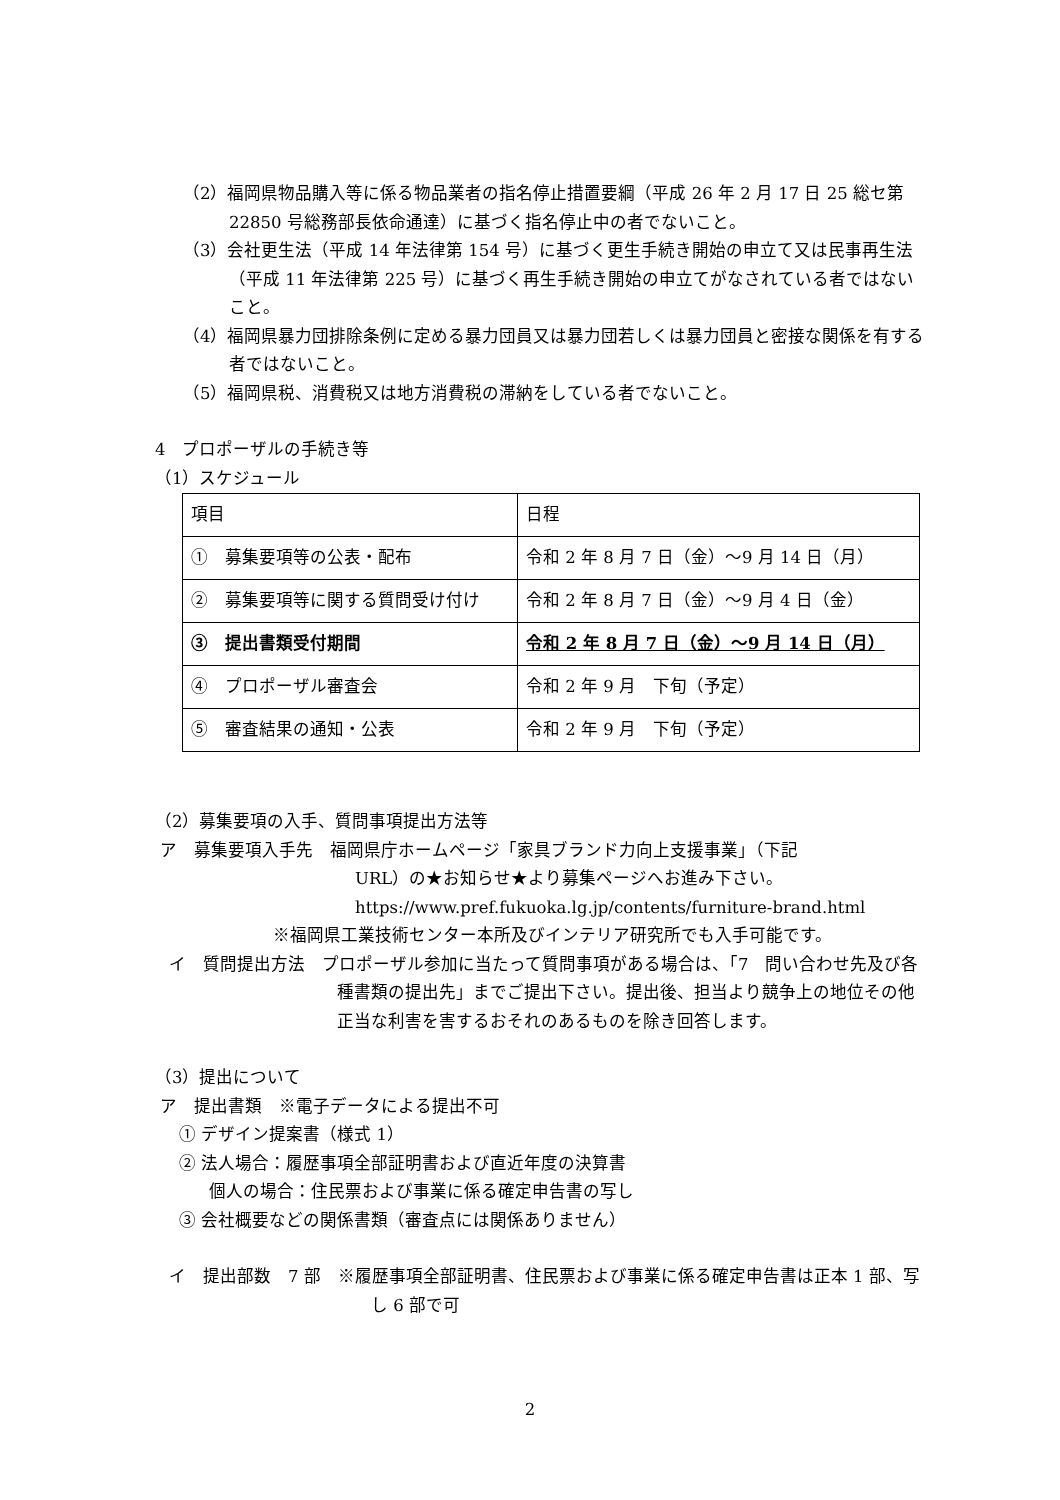（2）福岡県物品購入等に係る物品業者の指名停止措置要綱（平成 26 年 2 月 17 日 25 総セ第 22850 号総務部長依命通達）に基づく指名停止中の者でないこと。
（3）会社更生法（平成 14 年法律第 154 号）に基づく更生手続き開始の申立て又は民事再生法（平成 11 年法律第 225 号）に基づく再生手続き開始の申立てがなされている者ではないこと。
（4）福岡県暴力団排除条例に定める暴力団員又は暴力団若しくは暴力団員と密接な関係を有する者ではないこと。
（5）福岡県税、消費税又は地方消費税の滞納をしている者でないこと。
4　プロポーザルの手続き等
（1）スケジュール
| 項目 | 日程 |
| ① 募集要項等の公表・配布 | 令和 2 年 8 月 7 日（金）～9 月 14 日（月） |
| ② 募集要項等に関する質問受け付け | 令和 2 年 8 月 7 日（金）～9 月 4 日（金） |
| ③ 提出書類受付期間 | 令和 2 年 8 月 7 日（金）～9 月 14 日（月） |
| ④ プロポーザル審査会 | 令和 2 年 9 月 下旬（予定） |
| ⑤ 審査結果の通知・公表 | 令和 2 年 9 月 下旬（予定） |
（2）募集要項の入手、質問事項提出方法等
ア　募集要項入手先　福岡県庁ホームページ「家具ブランド力向上支援事業」（下記
URL）の★お知らせ★より募集ページへお進み下さい。
https://www.pref.fukuoka.lg.jp/contents/furniture-brand.html
※福岡県工業技術センター本所及びインテリア研究所でも入手可能です。
イ　質問提出方法　プロポーザル参加に当たって質問事項がある場合は、「7　問い合わせ先及び各種書類の提出先」までご提出下さい。提出後、担当より競争上の地位その他正当な利害を害するおそれのあるものを除き回答します。
（3）提出について
ア　提出書類　※電子データによる提出不可
① デザイン提案書（様式 1）
② 法人場合：履歴事項全部証明書および直近年度の決算書
個人の場合：住民票および事業に係る確定申告書の写し
③ 会社概要などの関係書類（審査点には関係ありません）
イ　提出部数　7 部　※履歴事項全部証明書、住民票および事業に係る確定申告書は正本 1 部、写し 6 部で可
2